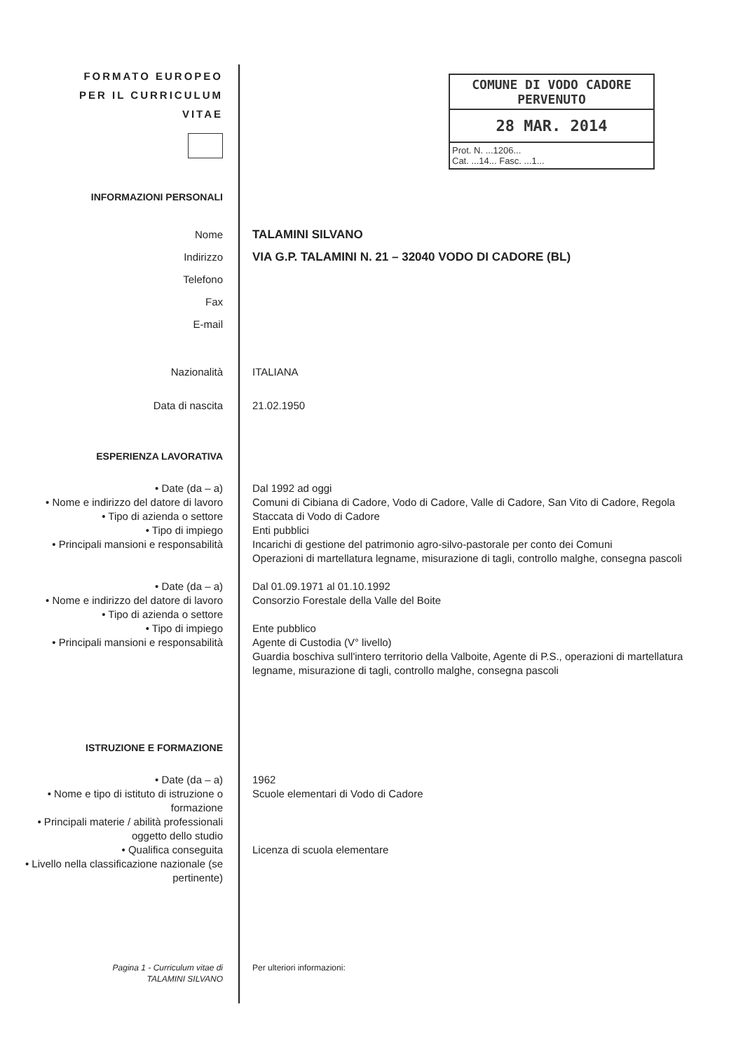COMUNE DI VODO CADORE
PERVENUTO
28 MAR. 2014
Prot. N. ...1206...
Cat. ...14... Fasc. ...1...
FORMATO EUROPEO
PER IL CURRICULUM
VITAE
INFORMAZIONI PERSONALI
Nome
Indirizzo
Telefono
Fax
E-mail
TALAMINI SILVANO
VIA G.P. TALAMINI N. 21 – 32040 VODO DI CADORE (BL)
Nazionalità ITALIANA
Data di nascita 21.02.1950
ESPERIENZA LAVORATIVA
• Date (da – a)
• Nome e indirizzo del datore di lavoro
• Tipo di azienda o settore
• Tipo di impiego
• Principali mansioni e responsabilità
Dal 1992 ad oggi
Comuni di Cibiana di Cadore, Vodo di Cadore, Valle di Cadore, San Vito di Cadore, Regola Staccata di Vodo di Cadore
Enti pubblici
Incarichi di gestione del patrimonio agro-silvo-pastorale per conto dei Comuni
Operazioni di martellatura legname, misurazione di tagli, controllo malghe, consegna pascoli
• Date (da – a)
• Nome e indirizzo del datore di lavoro
• Tipo di azienda o settore
• Tipo di impiego
• Principali mansioni e responsabilità
Dal 01.09.1971 al 01.10.1992
Consorzio Forestale della Valle del Boite
Ente pubblico
Agente di Custodia (V° livello)
Guardia boschiva sull'intero territorio della Valboite, Agente di P.S., operazioni di martellatura legname, misurazione di tagli, controllo malghe, consegna pascoli
ISTRUZIONE E FORMAZIONE
• Date (da – a)
• Nome e tipo di istituto di istruzione o formazione
• Principali materie / abilità professionali oggetto dello studio
• Qualifica conseguita
• Livello nella classificazione nazionale (se pertinente)
1962
Scuole elementari di Vodo di Cadore
Licenza di scuola elementare
Pagina 1 - Curriculum vitae di
TALAMINI SILVANO
Per ulteriori informazioni: